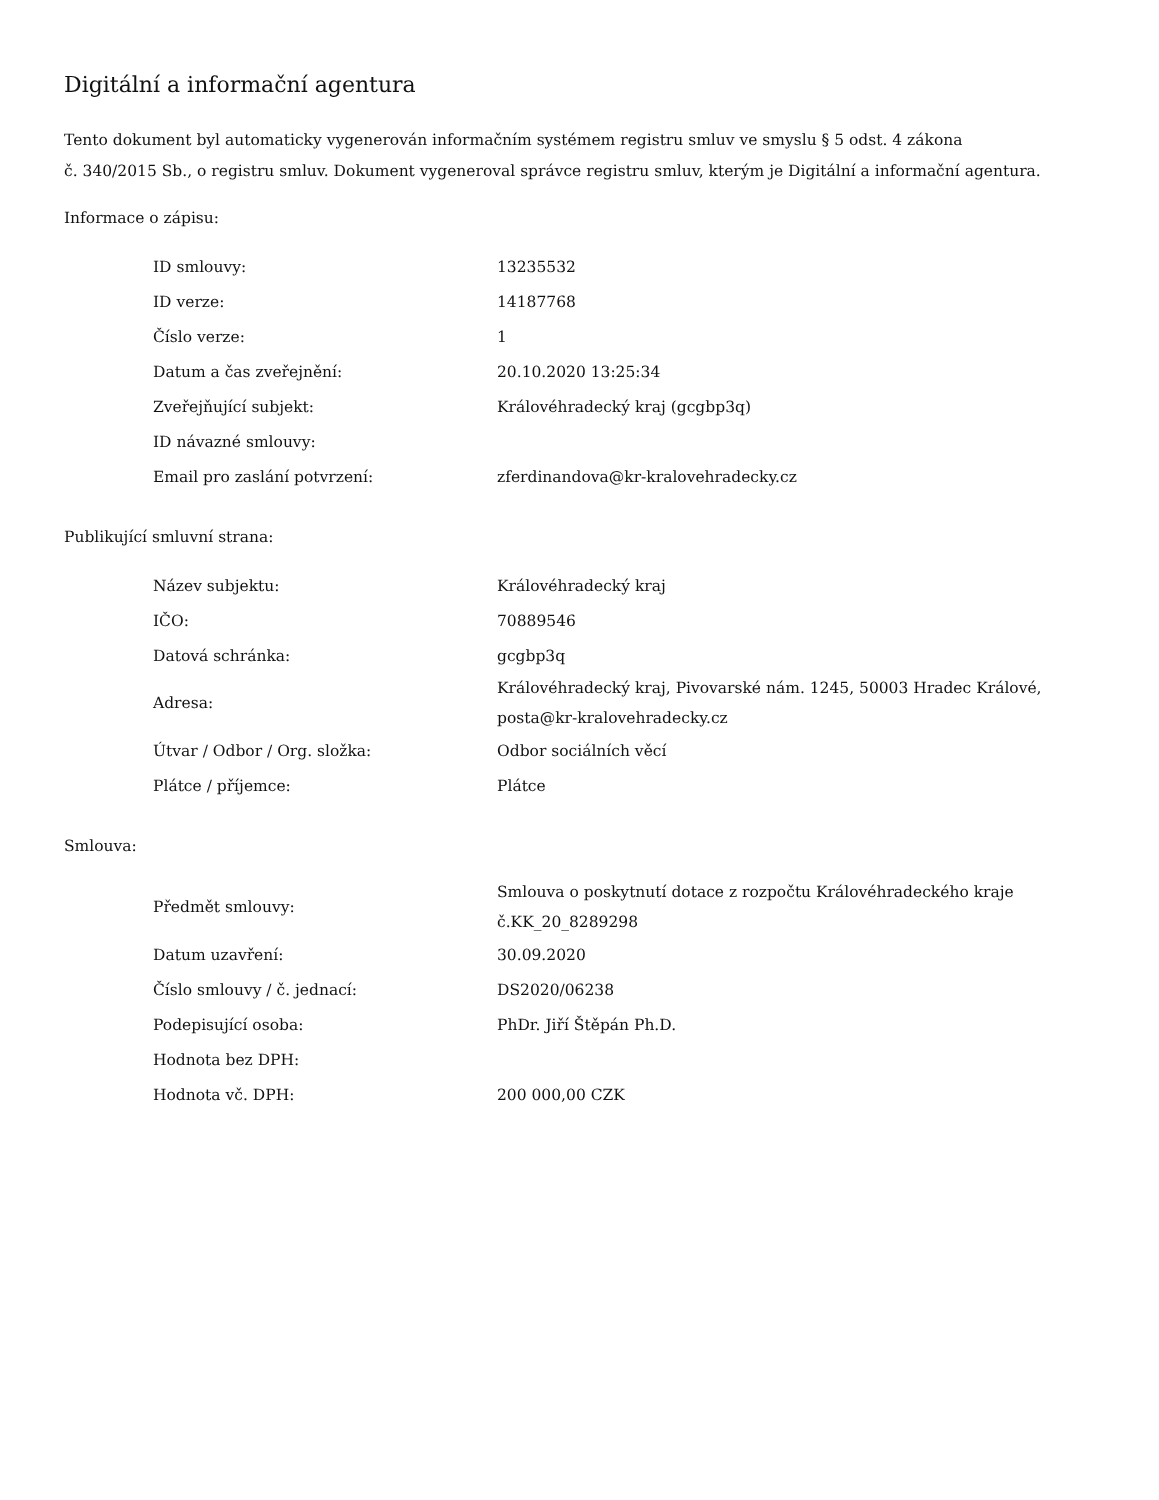Digitální a informační agentura
Tento dokument byl automaticky vygenerován informačním systémem registru smluv ve smyslu § 5 odst. 4 zákona
č. 340/2015 Sb., o registru smluv. Dokument vygeneroval správce registru smluv, kterým je Digitální a informační agentura.
Informace o zápisu:
| ID smlouvy: | 13235532 |
| ID verze: | 14187768 |
| Číslo verze: | 1 |
| Datum a čas zveřejnění: | 20.10.2020 13:25:34 |
| Zveřejňující subjekt: | Královéhradecký kraj (gcgbp3q) |
| ID návazné smlouvy: | |
| Email pro zaslání potvrzení: | zferdinandova@kr-kralovehradecky.cz |
Publikující smluvní strana:
| Název subjektu: | Královéhradecký kraj |
| IČO: | 70889546 |
| Datová schránka: | gcgbp3q |
| Adresa: | Královéhradecký kraj, Pivovarské nám. 1245, 50003 Hradec Králové, posta@kr-kralovehradecky.cz |
| Útvar / Odbor / Org. složka: | Odbor sociálních věcí |
| Plátce / příjemce: | Plátce |
Smlouva:
| Předmět smlouvy: | Smlouva o poskytnutí dotace z rozpočtu Královéhradeckého kraje č.KK_20_8289298 |
| Datum uzavření: | 30.09.2020 |
| Číslo smlouvy / č. jednací: | DS2020/06238 |
| Podepisující osoba: | PhDr. Jiří Štěpán Ph.D. |
| Hodnota bez DPH: | |
| Hodnota vč. DPH: | 200 000,00 CZK |